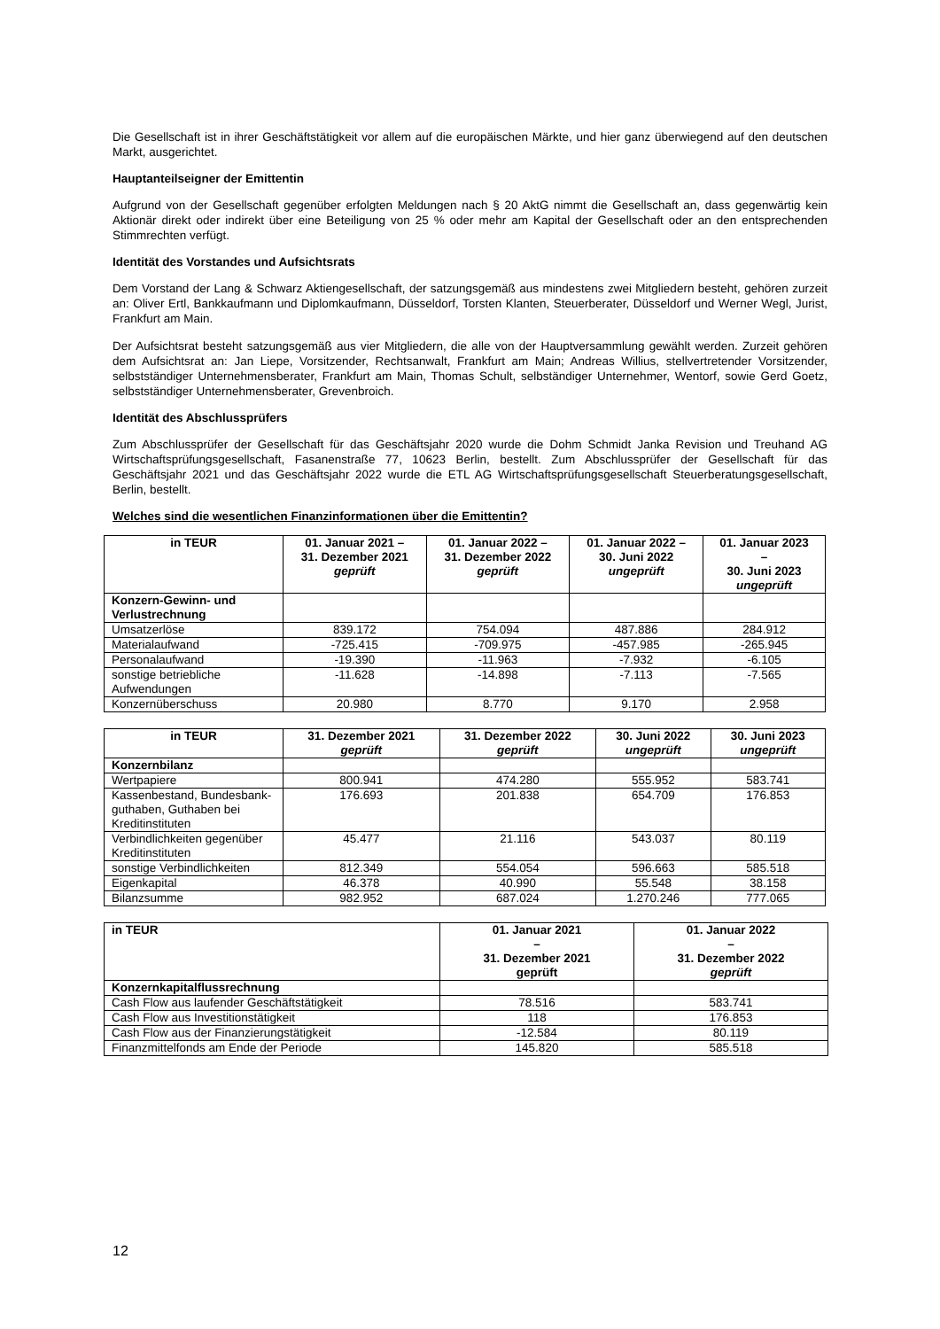Die Gesellschaft ist in ihrer Geschäftstätigkeit vor allem auf die europäischen Märkte, und hier ganz überwiegend auf den deutschen Markt, ausgerichtet.
Hauptanteilseigner der Emittentin
Aufgrund von der Gesellschaft gegenüber erfolgten Meldungen nach § 20 AktG nimmt die Gesellschaft an, dass gegenwärtig kein Aktionär direkt oder indirekt über eine Beteiligung von 25 % oder mehr am Kapital der Gesellschaft oder an den entsprechenden Stimmrechten verfügt.
Identität des Vorstandes und Aufsichtsrats
Dem Vorstand der Lang & Schwarz Aktiengesellschaft, der satzungsgemäß aus mindestens zwei Mitgliedern besteht, gehören zurzeit an: Oliver Ertl, Bankkaufmann und Diplomkaufmann, Düsseldorf, Torsten Klanten, Steuerberater, Düsseldorf und Werner Wegl, Jurist, Frankfurt am Main.
Der Aufsichtsrat besteht satzungsgemäß aus vier Mitgliedern, die alle von der Hauptversammlung gewählt werden. Zurzeit gehören dem Aufsichtsrat an: Jan Liepe, Vorsitzender, Rechtsanwalt, Frankfurt am Main; Andreas Willius, stellvertretender Vorsitzender, selbstständiger Unternehmensberater, Frankfurt am Main, Thomas Schult, selbständiger Unternehmer, Wentorf, sowie Gerd Goetz, selbstständiger Unternehmensberater, Grevenbroich.
Identität des Abschlussprüfers
Zum Abschlussprüfer der Gesellschaft für das Geschäftsjahr 2020 wurde die Dohm Schmidt Janka Revision und Treuhand AG Wirtschaftsprüfungsgesellschaft, Fasanenstraße 77, 10623 Berlin, bestellt. Zum Abschlussprüfer der Gesellschaft für das Geschäftsjahr 2021 und das Geschäftsjahr 2022 wurde die ETL AG Wirtschaftsprüfungsgesellschaft Steuerberatungsgesellschaft, Berlin, bestellt.
Welches sind die wesentlichen Finanzinformationen über die Emittentin?
| in TEUR | 01. Januar 2021 – 31. Dezember 2021 geprüft | 01. Januar 2022 – 31. Dezember 2022 geprüft | 01. Januar 2022 – 30. Juni 2022 ungeprüft | 01. Januar 2023 – 30. Juni 2023 ungeprüft |
| --- | --- | --- | --- | --- |
| Konzern-Gewinn- und Verlustrechnung | | | | |
| Umsatzerlöse | 839.172 | 754.094 | 487.886 | 284.912 |
| Materialaufwand | -725.415 | -709.975 | -457.985 | -265.945 |
| Personalaufwand | -19.390 | -11.963 | -7.932 | -6.105 |
| sonstige betriebliche Aufwendungen | -11.628 | -14.898 | -7.113 | -7.565 |
| Konzernüberschuss | 20.980 | 8.770 | 9.170 | 2.958 |
| in TEUR | 31. Dezember 2021 geprüft | 31. Dezember 2022 geprüft | 30. Juni 2022 ungeprüft | 30. Juni 2023 ungeprüft |
| --- | --- | --- | --- | --- |
| Konzernbilanz | | | | |
| Wertpapiere | 800.941 | 474.280 | 555.952 | 583.741 |
| Kassenbestand, Bundesbank-guthaben, Guthaben bei Kreditinstituten | 176.693 | 201.838 | 654.709 | 176.853 |
| Verbindlichkeiten gegenüber Kreditinstituten | 45.477 | 21.116 | 543.037 | 80.119 |
| sonstige Verbindlichkeiten | 812.349 | 554.054 | 596.663 | 585.518 |
| Eigenkapital | 46.378 | 40.990 | 55.548 | 38.158 |
| Bilanzsumme | 982.952 | 687.024 | 1.270.246 | 777.065 |
| in TEUR | 01. Januar 2021 – 31. Dezember 2021 geprüft | 01. Januar 2022 – 31. Dezember 2022 geprüft |
| --- | --- | --- |
| Konzernkapitalflussrechnung | | |
| Cash Flow aus laufender Geschäftstätigkeit | 78.516 | 583.741 |
| Cash Flow aus Investitionstätigkeit | 118 | 176.853 |
| Cash Flow aus der Finanzierungstätigkeit | -12.584 | 80.119 |
| Finanzmittelfonds am Ende der Periode | 145.820 | 585.518 |
12